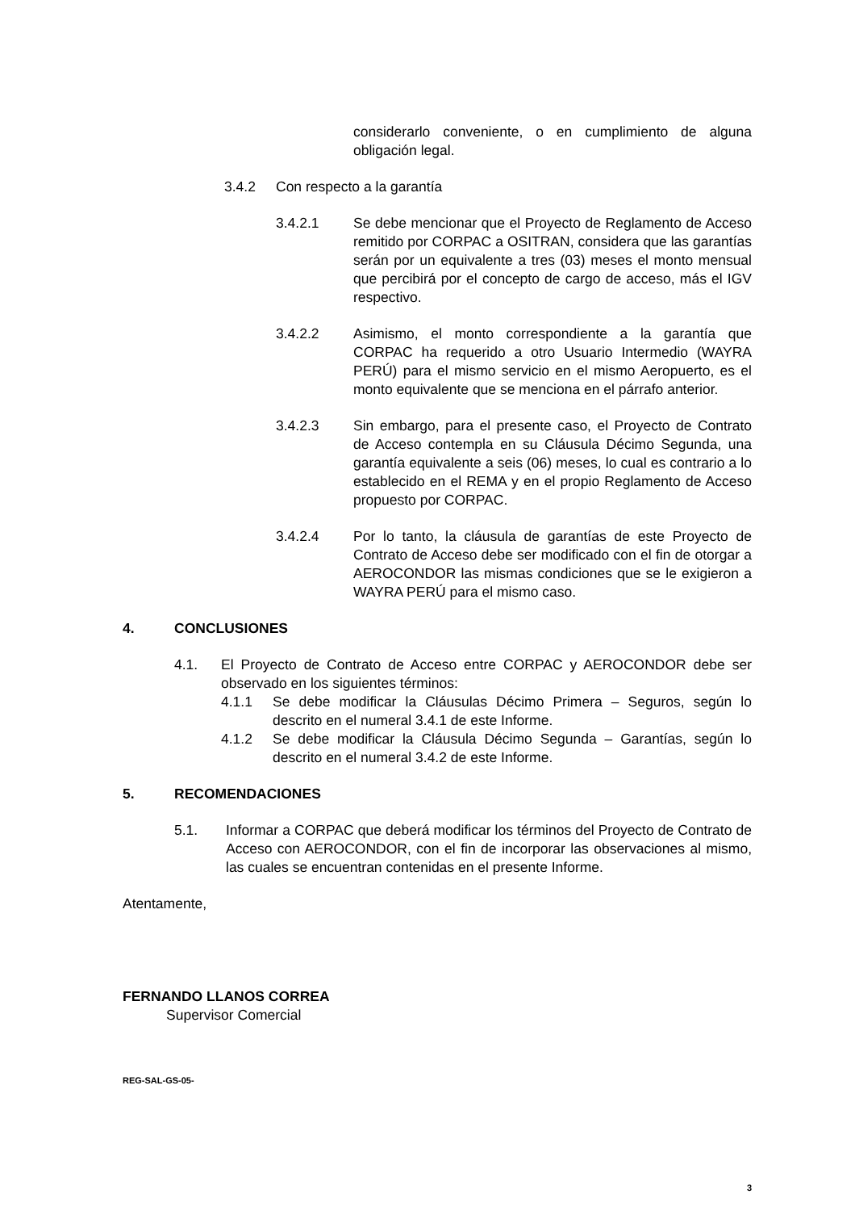considerarlo conveniente, o en cumplimiento de alguna obligación legal.
3.4.2 Con respecto a la garantía
3.4.2.1 Se debe mencionar que el Proyecto de Reglamento de Acceso remitido por CORPAC a OSITRAN, considera que las garantías serán por un equivalente a tres (03) meses el monto mensual que percibirá por el concepto de cargo de acceso, más el IGV respectivo.
3.4.2.2 Asimismo, el monto correspondiente a la garantía que CORPAC ha requerido a otro Usuario Intermedio (WAYRA PERÚ) para el mismo servicio en el mismo Aeropuerto, es el monto equivalente que se menciona en el párrafo anterior.
3.4.2.3 Sin embargo, para el presente caso, el Proyecto de Contrato de Acceso contempla en su Cláusula Décimo Segunda, una garantía equivalente a seis (06) meses, lo cual es contrario a lo establecido en el REMA y en el propio Reglamento de Acceso propuesto por CORPAC.
3.4.2.4 Por lo tanto, la cláusula de garantías de este Proyecto de Contrato de Acceso debe ser modificado con el fin de otorgar a AEROCONDOR las mismas condiciones que se le exigieron a WAYRA PERÚ para el mismo caso.
4. CONCLUSIONES
4.1. El Proyecto de Contrato de Acceso entre CORPAC y AEROCONDOR debe ser observado en los siguientes términos:
4.1.1 Se debe modificar la Cláusulas Décimo Primera – Seguros, según lo descrito en el numeral 3.4.1 de este Informe.
4.1.2 Se debe modificar la Cláusula Décimo Segunda – Garantías, según lo descrito en el numeral 3.4.2 de este Informe.
5. RECOMENDACIONES
5.1. Informar a CORPAC que deberá modificar los términos del Proyecto de Contrato de Acceso con AEROCONDOR, con el fin de incorporar las observaciones al mismo, las cuales se encuentran contenidas en el presente Informe.
Atentamente,
FERNANDO LLANOS CORREA
Supervisor Comercial
REG-SAL-GS-05-
3